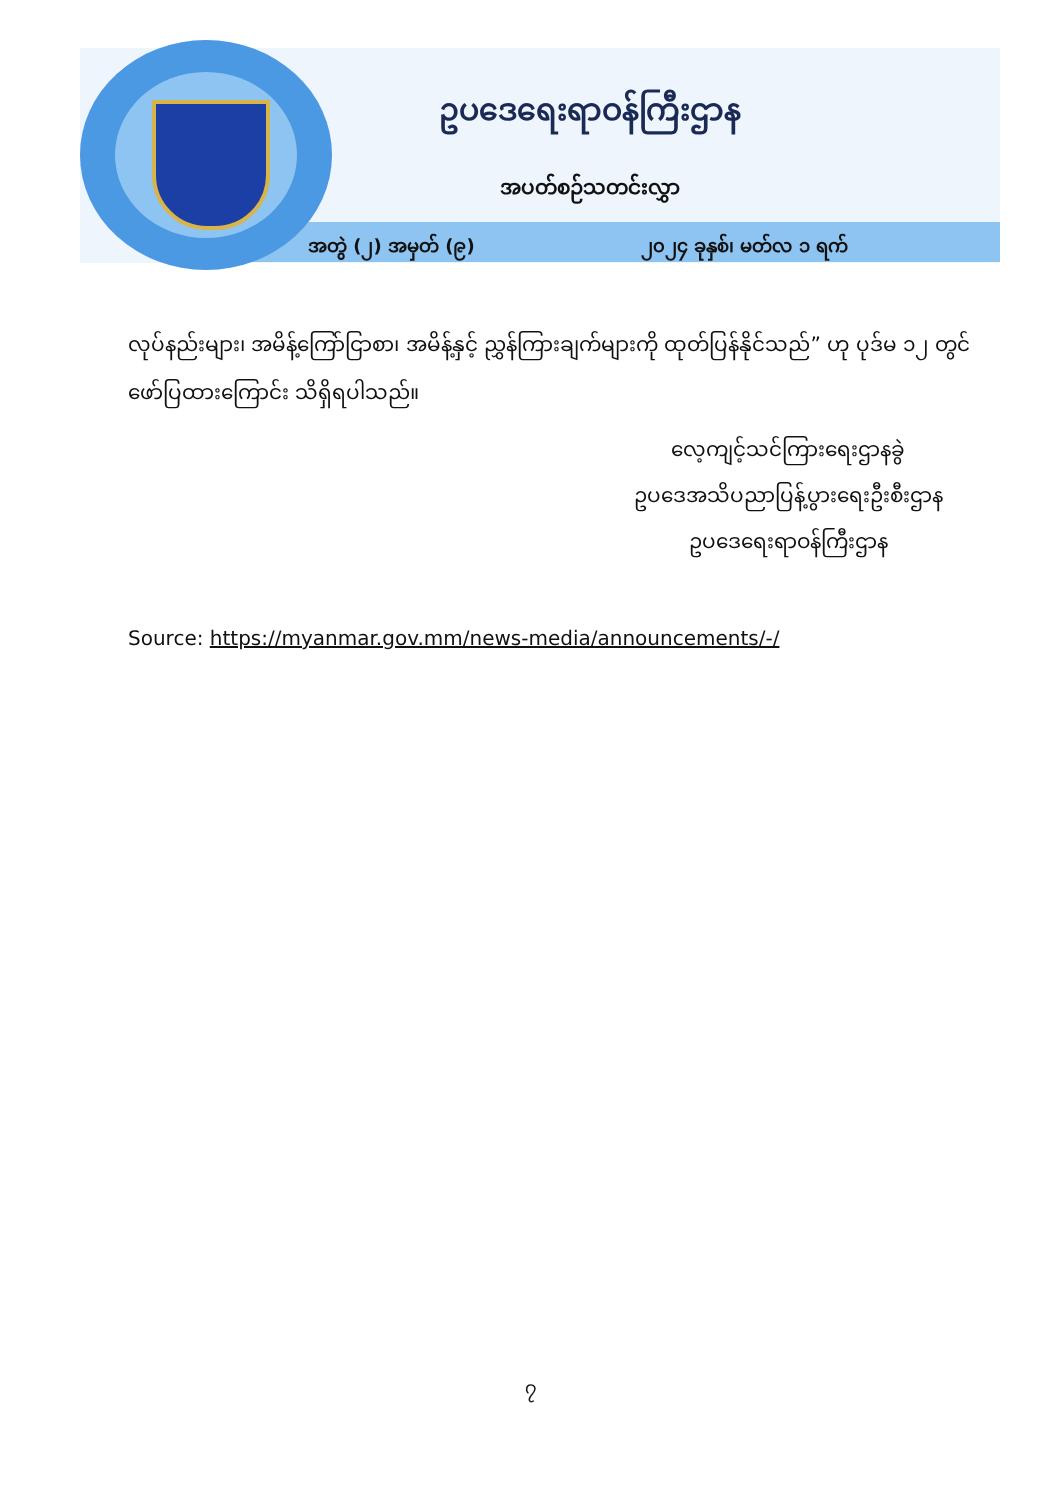ဥပဒေရေးရာဝန်ကြီးဌာန
အပတ်စဉ်သတင်းလွှာ
အတွဲ (၂) အမှတ် (၉) ၂၀၂၄ ခုနှစ်၊ မတ်လ ၁ ရက်
လုပ်နည်းများ၊ အမိန့်ကြော်ငြာစာ၊ အမိန့်နှင့် ညွှန်ကြားချက်များကို ထုတ်ပြန်နိုင်သည်” ဟု ပုဒ်မ ၁၂ တွင် ဖော်ပြထားကြောင်း သိရှိရပါသည်။
လေ့ကျင့်သင်ကြားရေးဌာနခွဲ
ဥပဒေအသိပညာပြန့်ပွားရေးဦးစီးဌာန
ဥပဒေရေးရာဝန်ကြီးဌာန
Source: https://myanmar.gov.mm/news-media/announcements/-/
၇